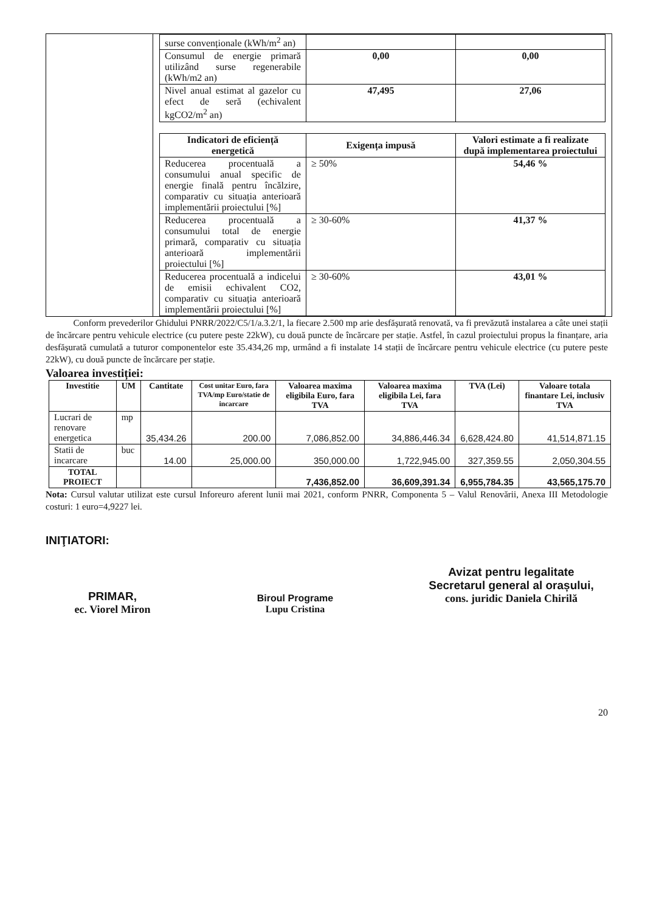| surse convenționale (kWh/m<sup>2</sup> an) | | |
| Consumul de energie primară utilizând surse regenerabile (kWh/m2 an) | 0,00 | 0,00 |
| Nivel anual estimat al gazelor cu efect de seră (echivalent kgCO2/m<sup>2</sup> an) | 47,495 | 27,06 |
| Indicatori de eficiență energetică | Exigența impusă | Valori estimate a fi realizate după implementarea proiectului |
| --- | --- | --- |
| Reducerea procentuală a consumului anual specific de energie finală pentru încălzire, comparativ cu situația anterioară implementării proiectului [%] | ≥ 50% | 54,46 % |
| Reducerea procentuală a consumului total de energie primară, comparativ cu situația anterioară implementării proiectului [%] | ≥ 30-60% | 41,37 % |
| Reducerea procentuală a indicelui de emisii echivalent CO2, comparativ cu situația anterioară implementării proiectului [%] | ≥ 30-60% | 43,01 % |
Conform prevederilor Ghidului PNRR/2022/C5/1/a.3.2/1, la fiecare 2.500 mp arie desfășurată renovată, va fi prevăzută instalarea a câte unei stații de încărcare pentru vehicule electrice (cu putere peste 22kW), cu două puncte de încărcare per stație. Astfel, în cazul proiectului propus la finanțare, aria desfășurată cumulată a tuturor componentelor este 35.434,26 mp, urmând a fi instalate 14 stații de încărcare pentru vehicule electrice (cu putere peste 22kW), cu două puncte de încărcare per stație.
Valoarea investiției:
| Investitie | UM | Cantitate | Cost unitar Euro, fara TVA/mp Euro/statie de incarcare | Valoarea maxima eligibila Euro, fara TVA | Valoarea maxima eligibila Lei, fara TVA | TVA (Lei) | Valoare totala finantare Lei, inclusiv TVA |
| --- | --- | --- | --- | --- | --- | --- | --- |
| Lucrari de renovare energetica | mp | 35,434.26 | 200.00 | 7,086,852.00 | 34,886,446.34 | 6,628,424.80 | 41,514,871.15 |
| Statii de incarcare | buc | 14.00 | 25,000.00 | 350,000.00 | 1,722,945.00 | 327,359.55 | 2,050,304.55 |
| TOTAL PROIECT | | | | 7,436,852.00 | 36,609,391.34 | 6,955,784.35 | 43,565,175.70 |
Nota: Cursul valutar utilizat este cursul Inforeuro aferent lunii mai 2021, conform PNRR, Componenta 5 – Valul Renovării, Anexa III Metodologie costuri: 1 euro=4,9227 lei.
INIŢIATORI:
PRIMAR,
ec. Viorel Miron
Biroul Programe
Lupu Cristina
Avizat pentru legalitate
Secretarul general al orașului,
cons. juridic Daniela Chirilă
20